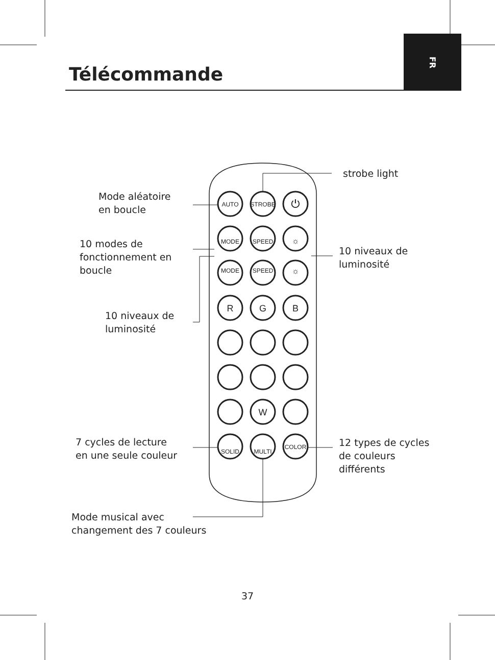AUTO
STROBE
⏻
MODE
SPEED
☼
MODE
SPEED
☼
R
G
B
W
SOLID
MULTI
COLOR
Télécommande
FR
strobe light
Mode aléatoire
en boucle
10 modes de
fonctionnement en
boucle
10 niveaux de
luminosité
10 niveaux de
luminosité
7 cycles de lecture
en une seule couleur
12 types de cycles
de couleurs
différents
Mode musical avec
changement des 7 couleurs
37